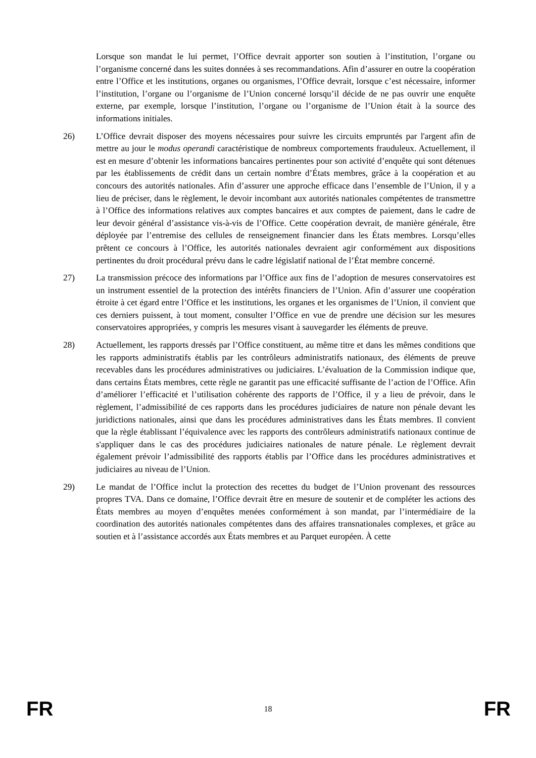Lorsque son mandat le lui permet, l’Office devrait apporter son soutien à l’institution, l’organe ou l’organisme concerné dans les suites données à ses recommandations. Afin d’assurer en outre la coopération entre l’Office et les institutions, organes ou organismes, l’Office devrait, lorsque c’est nécessaire, informer l’institution, l’organe ou l’organisme de l’Union concerné lorsqu’il décide de ne pas ouvrir une enquête externe, par exemple, lorsque l’institution, l’organe ou l’organisme de l’Union était à la source des informations initiales.
26) L’Office devrait disposer des moyens nécessaires pour suivre les circuits empruntés par l'argent afin de mettre au jour le modus operandi caractéristique de nombreux comportements frauduleux. Actuellement, il est en mesure d’obtenir les informations bancaires pertinentes pour son activité d’enquête qui sont détenues par les établissements de crédit dans un certain nombre d’États membres, grâce à la coopération et au concours des autorités nationales. Afin d’assurer une approche efficace dans l’ensemble de l’Union, il y a lieu de préciser, dans le règlement, le devoir incombant aux autorités nationales compétentes de transmettre à l’Office des informations relatives aux comptes bancaires et aux comptes de paiement, dans le cadre de leur devoir général d’assistance vis-à-vis de l’Office. Cette coopération devrait, de manière générale, être déployée par l’entremise des cellules de renseignement financier dans les États membres. Lorsqu’elles prêtent ce concours à l’Office, les autorités nationales devraient agir conformément aux dispositions pertinentes du droit procédural prévu dans le cadre législatif national de l’État membre concerné.
27) La transmission précoce des informations par l’Office aux fins de l’adoption de mesures conservatoires est un instrument essentiel de la protection des intérêts financiers de l’Union. Afin d’assurer une coopération étroite à cet égard entre l’Office et les institutions, les organes et les organismes de l’Union, il convient que ces derniers puissent, à tout moment, consulter l’Office en vue de prendre une décision sur les mesures conservatoires appropriées, y compris les mesures visant à sauvegarder les éléments de preuve.
28) Actuellement, les rapports dressés par l’Office constituent, au même titre et dans les mêmes conditions que les rapports administratifs établis par les contrôleurs administratifs nationaux, des éléments de preuve recevables dans les procédures administratives ou judiciaires. L’évaluation de la Commission indique que, dans certains États membres, cette règle ne garantit pas une efficacité suffisante de l’action de l’Office. Afin d’améliorer l’efficacité et l’utilisation cohérente des rapports de l’Office, il y a lieu de prévoir, dans le règlement, l’admissibilité de ces rapports dans les procédures judiciaires de nature non pénale devant les juridictions nationales, ainsi que dans les procédures administratives dans les États membres. Il convient que la règle établissant l’équivalence avec les rapports des contrôleurs administratifs nationaux continue de s'appliquer dans le cas des procédures judiciaires nationales de nature pénale. Le règlement devrait également prévoir l’admissibilité des rapports établis par l’Office dans les procédures administratives et judiciaires au niveau de l’Union.
29) Le mandat de l’Office inclut la protection des recettes du budget de l’Union provenant des ressources propres TVA. Dans ce domaine, l’Office devrait être en mesure de soutenir et de compléter les actions des États membres au moyen d’enquêtes menées conformément à son mandat, par l’intermédiaire de la coordination des autorités nationales compétentes dans des affaires transnationales complexes, et grâce au soutien et à l’assistance accordés aux États membres et au Parquet européen. À cette
FR 18 FR